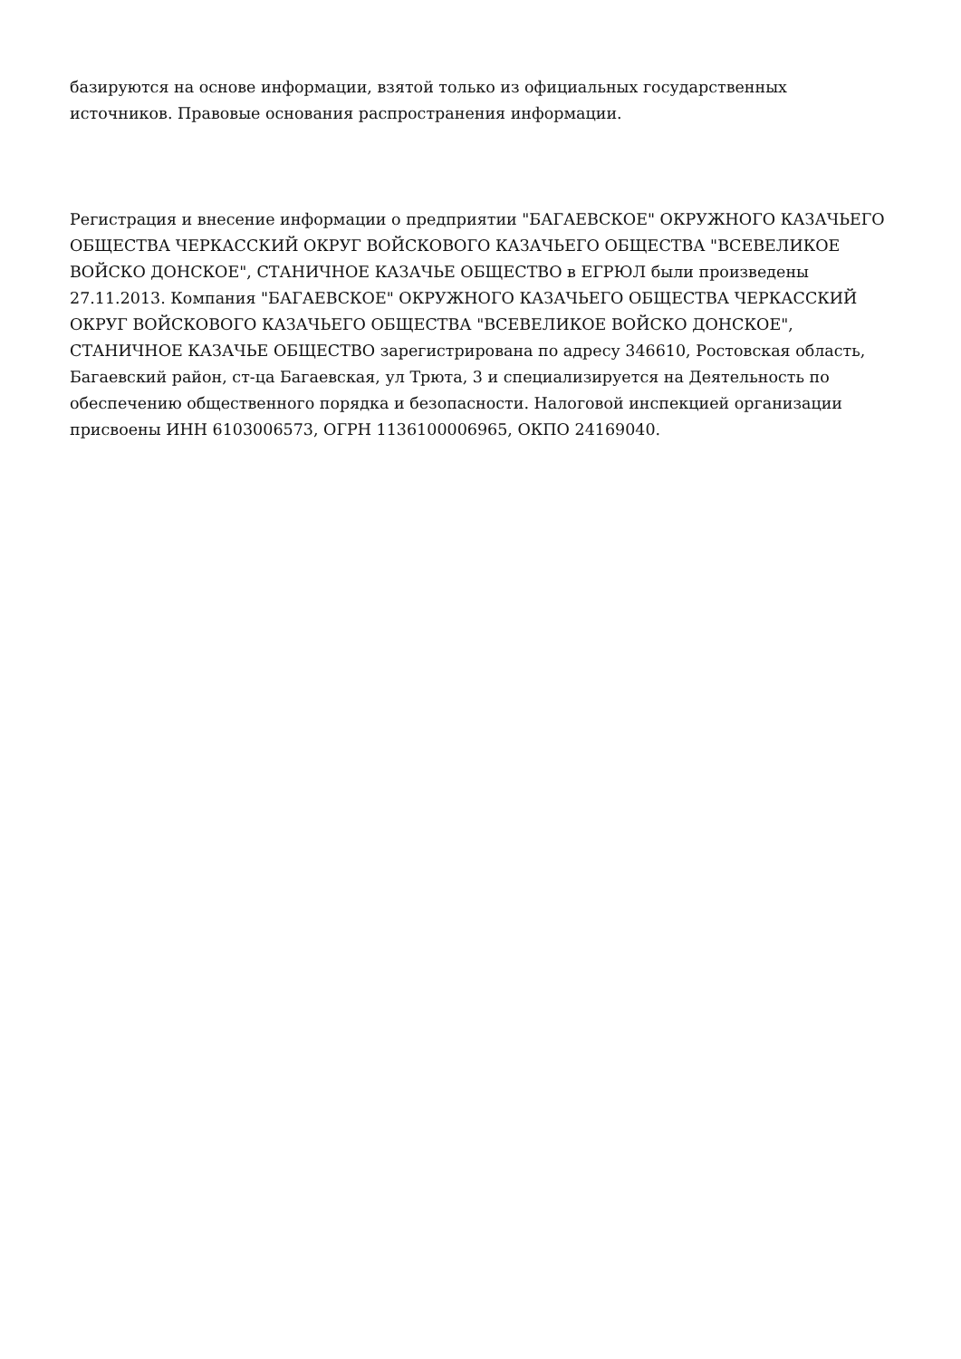базируются на основе информации, взятой только из официальных государственных
источников. Правовые основания распространения информации.
Регистрация и внесение информации о предприятии "БАГАЕВСКОЕ" ОКРУЖНОГО КАЗАЧЬЕГО ОБЩЕСТВА ЧЕРКАССКИЙ ОКРУГ ВОЙСКОВОГО КАЗАЧЬЕГО ОБЩЕСТВА "ВСЕВЕЛИКОЕ ВОЙСКО ДОНСКОЕ", СТАНИЧНОЕ КАЗАЧЬЕ ОБЩЕСТВО в ЕГРЮЛ были произведены 27.11.2013. Компания "БАГАЕВСКОЕ" ОКРУЖНОГО КАЗАЧЬЕГО ОБЩЕСТВА ЧЕРКАССКИЙ ОКРУГ ВОЙСКОВОГО КАЗАЧЬЕГО ОБЩЕСТВА "ВСЕВЕЛИКОЕ ВОЙСКО ДОНСКОЕ", СТАНИЧНОЕ КАЗАЧЬЕ ОБЩЕСТВО зарегистрирована по адресу 346610, Ростовская область, Багаевский район, ст-ца Багаевская, ул Трюта, 3 и специализируется на Деятельность по обеспечению общественного порядка и безопасности. Налоговой инспекцией организации присвоены ИНН 6103006573, ОГРН 1136100006965, ОКПО 24169040.